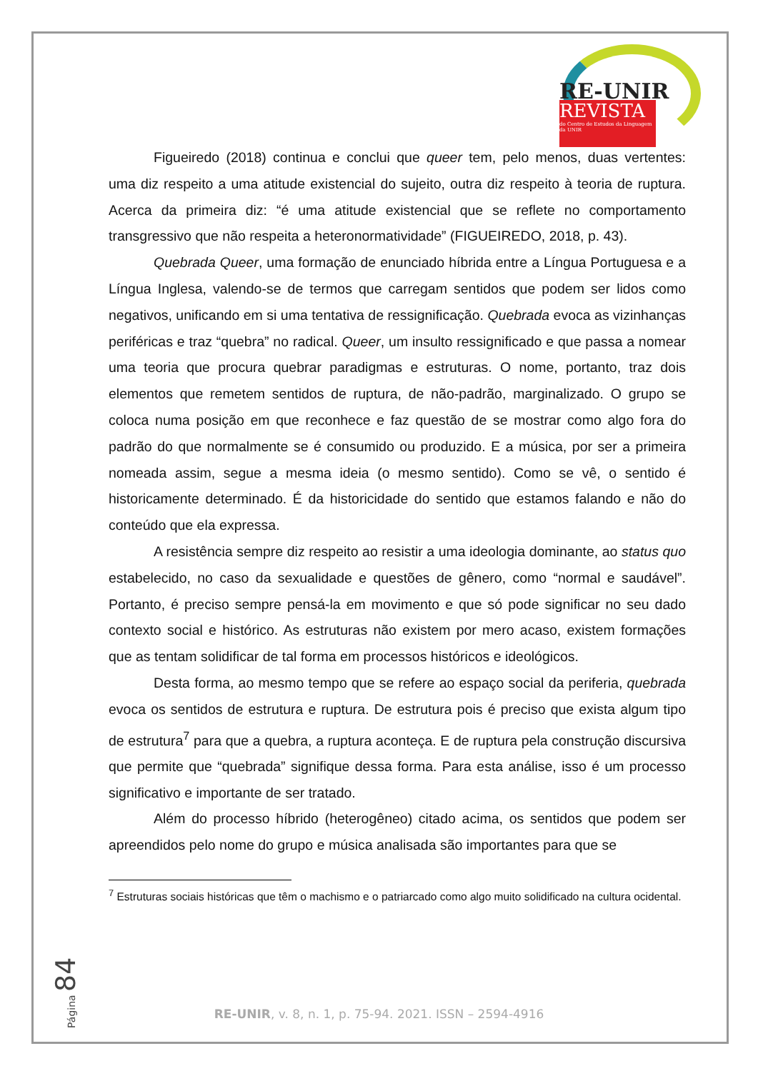RE-UNIR
REVISTA
do Centro de Estudos da Linguagem da UNIR
Figueiredo (2018) continua e conclui que queer tem, pelo menos, duas vertentes: uma diz respeito a uma atitude existencial do sujeito, outra diz respeito à teoria de ruptura. Acerca da primeira diz: “é uma atitude existencial que se reflete no comportamento transgressivo que não respeita a heteronormatividade” (FIGUEIREDO, 2018, p. 43).
Quebrada Queer, uma formação de enunciado híbrida entre a Língua Portuguesa e a Língua Inglesa, valendo-se de termos que carregam sentidos que podem ser lidos como negativos, unificando em si uma tentativa de ressignificação. Quebrada evoca as vizinhanças periféricas e traz “quebra” no radical. Queer, um insulto ressignificado e que passa a nomear uma teoria que procura quebrar paradigmas e estruturas. O nome, portanto, traz dois elementos que remetem sentidos de ruptura, de não-padrão, marginalizado. O grupo se coloca numa posição em que reconhece e faz questão de se mostrar como algo fora do padrão do que normalmente se é consumido ou produzido. E a música, por ser a primeira nomeada assim, segue a mesma ideia (o mesmo sentido). Como se vê, o sentido é historicamente determinado. É da historicidade do sentido que estamos falando e não do conteúdo que ela expressa.
A resistência sempre diz respeito ao resistir a uma ideologia dominante, ao status quo estabelecido, no caso da sexualidade e questões de gênero, como “normal e saudável”. Portanto, é preciso sempre pensá-la em movimento e que só pode significar no seu dado contexto social e histórico. As estruturas não existem por mero acaso, existem formações que as tentam solidificar de tal forma em processos históricos e ideológicos.
Desta forma, ao mesmo tempo que se refere ao espaço social da periferia, quebrada evoca os sentidos de estrutura e ruptura. De estrutura pois é preciso que exista algum tipo de estrutura<sup>7</sup> para que a quebra, a ruptura aconteça. E de ruptura pela construção discursiva que permite que “quebrada” signifique dessa forma. Para esta análise, isso é um processo significativo e importante de ser tratado.
Além do processo híbrido (heterogêneo) citado acima, os sentidos que podem ser apreendidos pelo nome do grupo e música analisada são importantes para que se
<sup>7</sup> Estruturas sociais históricas que têm o machismo e o patriarcado como algo muito solidificado na cultura ocidental.
Página 84
RE-UNIR, v. 8, n. 1, p. 75-94. 2021. ISSN – 2594-4916